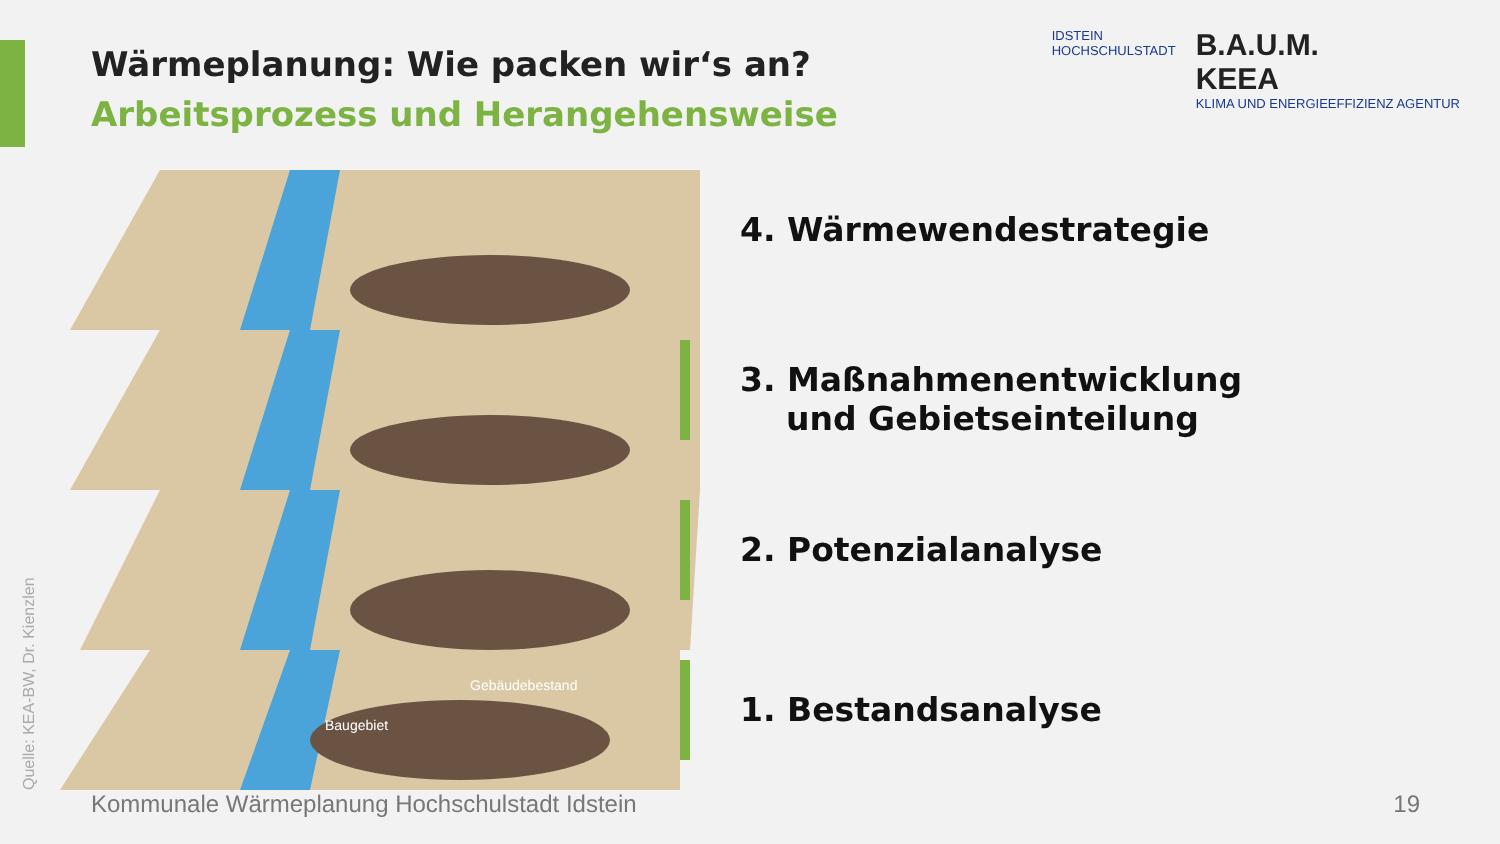Wärmeplanung: Wie packen wir‘s an?
Arbeitsprozess und Herangehensweise
IDSTEIN
HOCHSCHULSTADT
B.A.U.M.
KEEA
KLIMA UND ENERGIEEFFIZIENZ AGENTUR
Gebäudebestand
Baugebiet
4. Wärmewendestrategie
3. Maßnahmenentwicklung
und Gebietseinteilung
2. Potenzialanalyse
1. Bestandsanalyse
Quelle: KEA-BW, Dr. Kienzlen
Kommunale Wärmeplanung Hochschulstadt Idstein
19